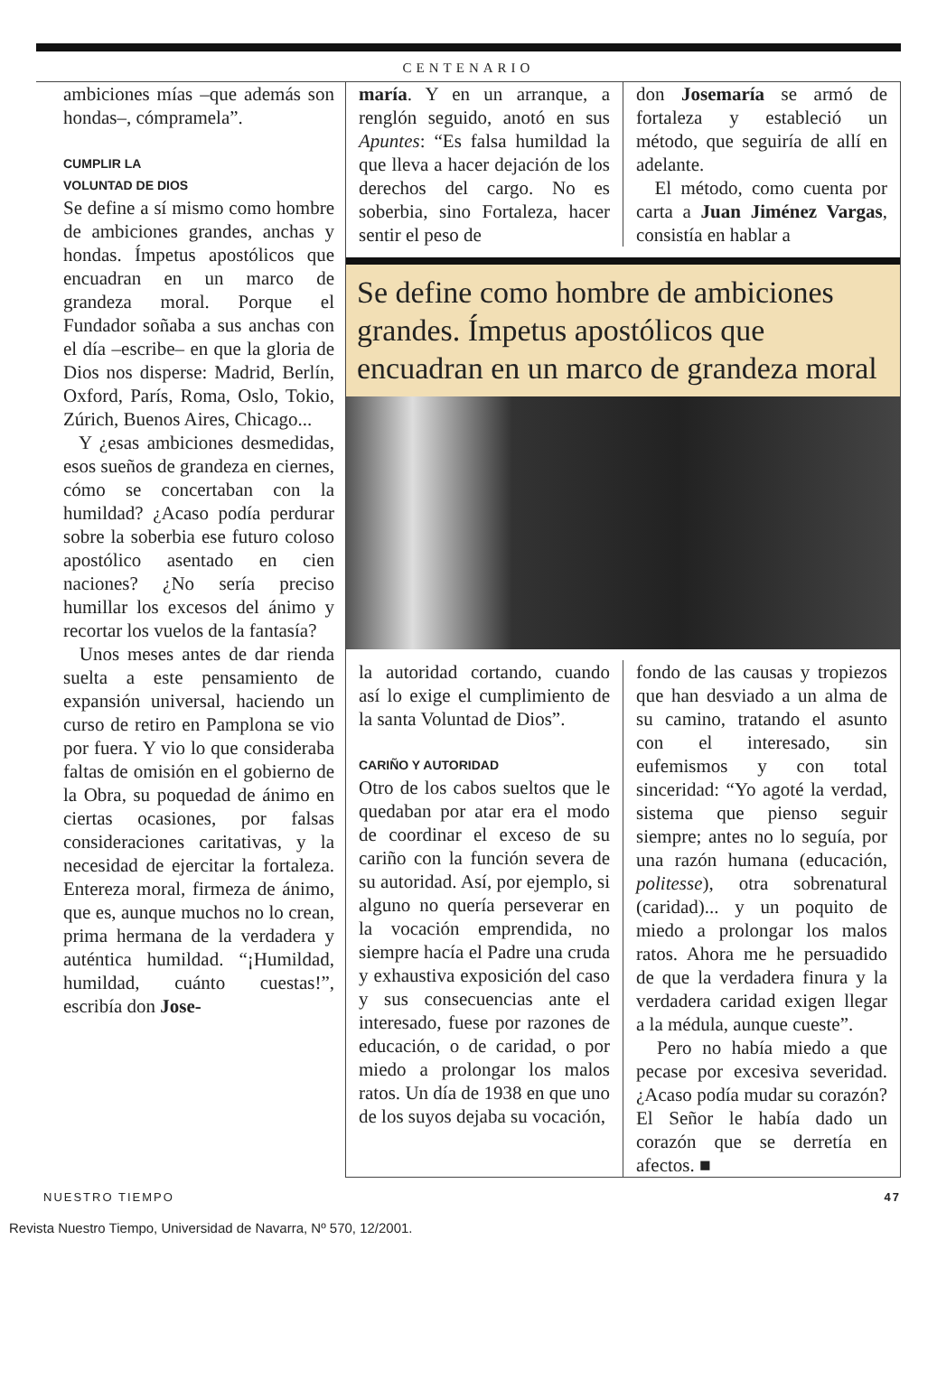CENTENARIO
ambiciones mías –que además son hondas–, cómpramela”.
CUMPLIR LA
VOLUNTAD DE DIOS
Se define a sí mismo como hombre de ambiciones grandes, anchas y hondas. Ímpetus apostólicos que encuadran en un marco de grandeza moral. Porque el Fundador soñaba a sus anchas con el día –escribe– en que la gloria de Dios nos disperse: Madrid, Berlín, Oxford, París, Roma, Oslo, Tokio, Zúrich, Buenos Aires, Chicago...
Y ¿esas ambiciones desmedidas, esos sueños de grandeza en ciernes, cómo se concertaban con la humildad? ¿Acaso podía perdurar sobre la soberbia ese futuro coloso apostólico asentado en cien naciones? ¿No sería preciso humillar los excesos del ánimo y recortar los vuelos de la fantasía?
Unos meses antes de dar rienda suelta a este pensamiento de expansión universal, haciendo un curso de retiro en Pamplona se vio por fuera. Y vio lo que consideraba faltas de omisión en el gobierno de la Obra, su poquedad de ánimo en ciertas ocasiones, por falsas consideraciones caritativas, y la necesidad de ejercitar la fortaleza. Entereza moral, firmeza de ánimo, que es, aunque muchos no lo crean, prima hermana de la verdadera y auténtica humildad. “¡Humildad, humildad, cuánto cuestas!”, escribía don Jose-
maría. Y en un arranque, a renglón seguido, anotó en sus Apuntes: “Es falsa humildad la que lleva a hacer dejación de los derechos del cargo. No es soberbia, sino Fortaleza, hacer sentir el peso de
don Josemaría se armó de fortaleza y estableció un método, que seguiría de allí en adelante.
El método, como cuenta por carta a Juan Jiménez Vargas, consistía en hablar a
Se define como hombre de ambiciones grandes. Ímpetus apostólicos que encuadran en un marco de grandeza moral
la autoridad cortando, cuando así lo exige el cumplimiento de la santa Voluntad de Dios”.
CARIÑO Y AUTORIDAD
Otro de los cabos sueltos que le quedaban por atar era el modo de coordinar el exceso de su cariño con la función severa de su autoridad. Así, por ejemplo, si alguno no quería perseverar en la vocación emprendida, no siempre hacía el Padre una cruda y exhaustiva exposición del caso y sus consecuencias ante el interesado, fuese por razones de educación, o de caridad, o por miedo a prolongar los malos ratos. Un día de 1938 en que uno de los suyos dejaba su vocación,
fondo de las causas y tropiezos que han desviado a un alma de su camino, tratando el asunto con el interesado, sin eufemismos y con total sinceridad: “Yo agoté la verdad, sistema que pienso seguir siempre; antes no lo seguía, por una razón humana (educación, politesse), otra sobrenatural (caridad)... y un poquito de miedo a prolongar los malos ratos. Ahora me he persuadido de que la verdadera finura y la verdadera caridad exigen llegar a la médula, aunque cueste”.
Pero no había miedo a que pecase por excesiva severidad. ¿Acaso podía mudar su corazón? El Señor le había dado un corazón que se derretía en afectos. ■
NUESTRO TIEMPO 47
Revista Nuestro Tiempo, Universidad de Navarra, Nº 570, 12/2001.